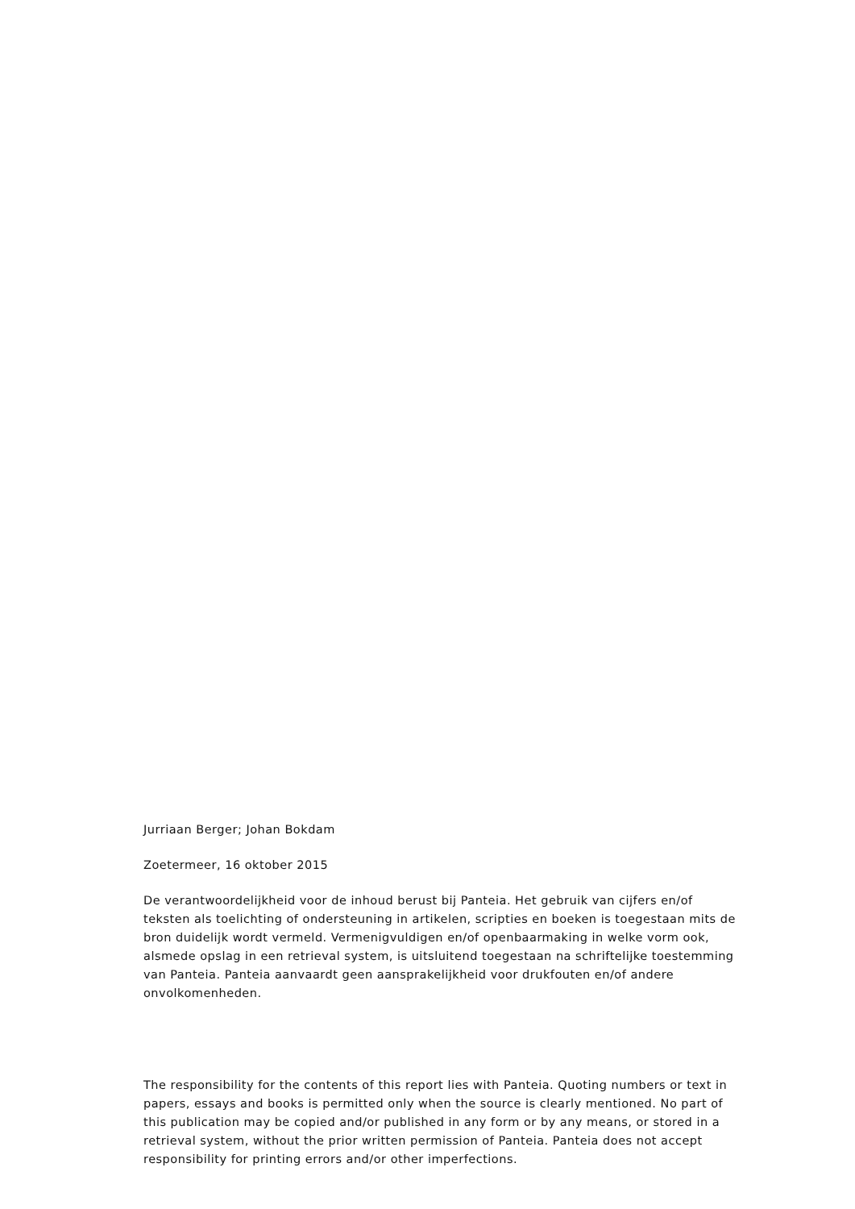Jurriaan Berger; Johan Bokdam
Zoetermeer, 16 oktober 2015
De verantwoordelijkheid voor de inhoud berust bij Panteia. Het gebruik van cijfers en/of teksten als toelichting of ondersteuning in artikelen, scripties en boeken is toegestaan mits de bron duidelijk wordt vermeld. Vermenigvuldigen en/of openbaarmaking in welke vorm ook, alsmede opslag in een retrieval system, is uitsluitend toegestaan na schriftelijke toestemming van Panteia. Panteia aanvaardt geen aansprakelijkheid voor drukfouten en/of andere onvolkomenheden.
The responsibility for the contents of this report lies with Panteia. Quoting numbers or text in papers, essays and books is permitted only when the source is clearly mentioned. No part of this publication may be copied and/or published in any form or by any means, or stored in a retrieval system, without the prior written permission of Panteia. Panteia does not accept responsibility for printing errors and/or other imperfections.